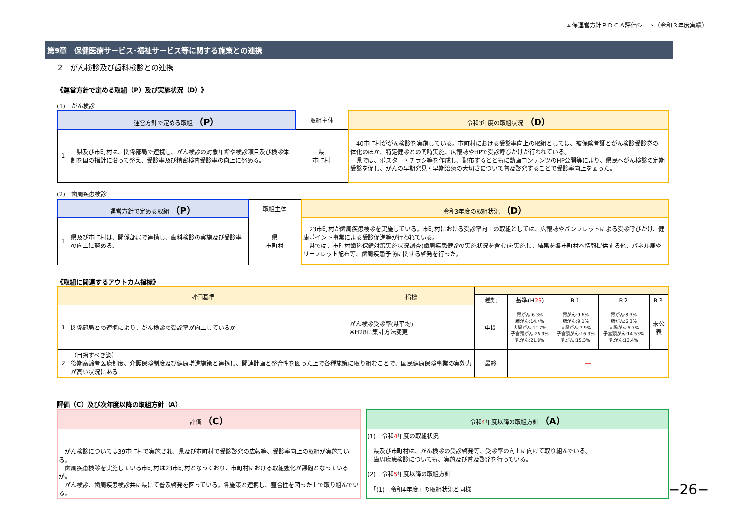国保運営方針ＰＤＣＡ評価シート（令和３年度実績）
第9章　保健医療サービス･福祉サービス等に関する施策との連携
2　がん検診及び歯科検診との連携
《運営方針で定める取組（P）及び実施状況（D）》
(1)　がん検診
| 運営方針で定める取組 （P） | | 取組主体 | 令和3年度の取組状況 （D） |
| --- | --- | --- | --- |
| 1 | 県及び市町村は、関係部局で連携し、がん検診の対象年齢や検診項目及び検診体制を国の指針に沿って整え、受診率及び精密検査受診率の向上に努める。 | 県 市町村 | 40市町村ががん検診を実施している。市町村における受診率向上の取組としては、被保険者証とがん検診受診券の一体化のほか、特定健診との同時実施、広報誌やHPで受診呼びかけが行われている。 県では、ポスター・チラシ等を作成し、配布するとともに動画コンテンツのHP公開等により、県民へがん検診の定期受診を促し、がんの早期発見・早期治療の大切さについて普及啓発することで受診率向上を図った。 |
(2)　歯周疾患検診
| 運営方針で定める取組 （P） | | 取組主体 | 令和3年度の取組状況 （D） |
| --- | --- | --- | --- |
| 1 | 県及び市町村は、関係部局で連携し、歯科検診の実施及び受診率の向上に努める。 | 県 市町村 | 23市町村が歯周疾患検診を実施している。市町村における受診率向上の取組としては、広報誌やパンフレットによる受診呼びかけ、健康ポイント事業による受診促進等が行われている。 県では、市町村歯科保健対策実施状況調査(歯周疾患健診の実施状況を含む)を実施し、結果を各市町村へ情報提供する他、パネル展やリーフレット配布等、歯周疾患予防に関する啓発を行った。 |
《取組に関連するアウトカム指標》
| 評価基準 | | 指標 | | | | | |
| --- | --- | --- | --- | --- | --- | --- | --- |
| | | | 種類 | 基準(H 26 ) | R１ | R２ | R３ |
| 1 | 関係部局との連携により、がん検診の受診率が向上しているか | がん検診受診率(県平均) ※H28に集計方法変更 | 中間 | 胃がん:6.3% 肺がん:14.4% 大腸がん:11.7% 子宮頸がん:25.9% 乳がん:21.8% | 胃がん:9.6% 肺がん:9.1% 大腸がん:7.9% 子宮頸がん:16.3% 乳がん:15.3% | 胃がん:8.3% 肺がん:6.3% 大腸がん:5.7% 子宮頸がん:14.53% 乳がん:13.4% | 未公表 |
| 2 | （目指すべき姿） 後期高齢者医療制度、介護保険制度及び健康増進施策と連携し、関連計画と整合性を図った上で各種施策に取り組むことで、国民健康保険事業の実効力が高い状況にある | | 最終 | ― | | | |
評価（C）及び次年度以降の取組方針（A）
評価 （C）
　がん検診については39市町村で実施され、県及び市町村で受診啓発の広報等、受診率向上の取組が実施ている。
　歯周疾患検診を実施している市町村は23市町村となっており、市町村における取組強化が課題となっているが。
　がん検診、歯周疾患検診共に県にて普及啓発を図っている。各施策と連携し、整合性を図った上で取り組んでいる。
令和4年度以降の取組方針 （A）
(1)　令和4年度の取組状況
　県及び市町村は、がん検診の受診啓発等、受診率の向上に向けて取り組んでいる。
　歯周疾患検診についても、実施及び普及啓発を行っている。
(2)　令和5年度以降の取組方針
　「(1)　令和4年度」の取組状況と同様
−26−